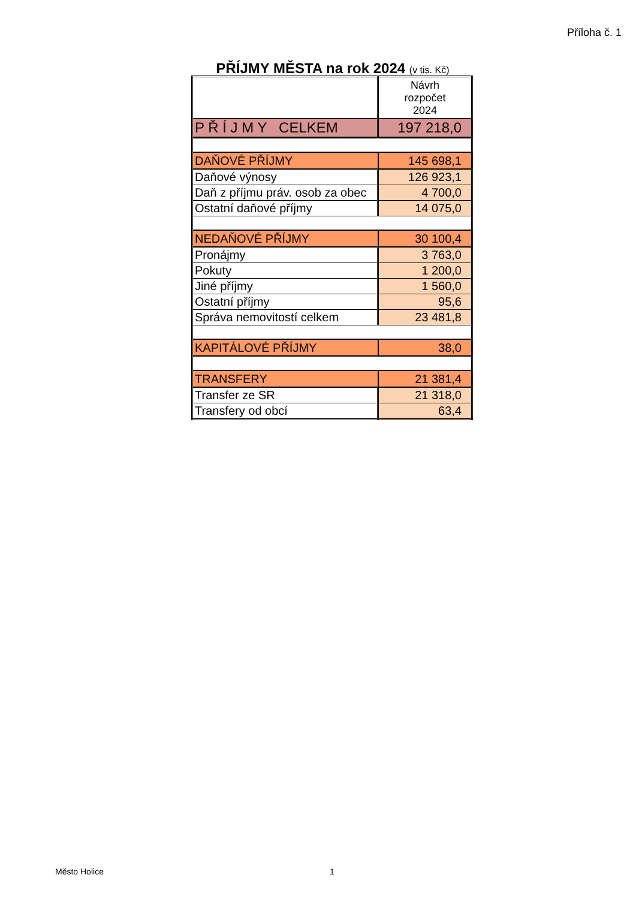Příloha č. 1
PŘÍJMY MĚSTA na rok 2024 (v tis. Kč)
| | Návrh rozpočet 2024 |
| P Ř Í J M Y CELKEM | 197 218,0 |
| DAŇOVÉ PŘÍJMY | 145 698,1 |
| Daňové výnosy | 126 923,1 |
| Daň z příjmu práv. osob za obec | 4 700,0 |
| Ostatní daňové příjmy | 14 075,0 |
| NEDAŇOVÉ PŘÍJMY | 30 100,4 |
| Pronájmy | 3 763,0 |
| Pokuty | 1 200,0 |
| Jiné příjmy | 1 560,0 |
| Ostatní příjmy | 95,6 |
| Správa nemovitostí celkem | 23 481,8 |
| KAPITÁLOVÉ PŘÍJMY | 38,0 |
| TRANSFERY | 21 381,4 |
| Transfer ze SR | 21 318,0 |
| Transfery od obcí | 63,4 |
Město Holice 1